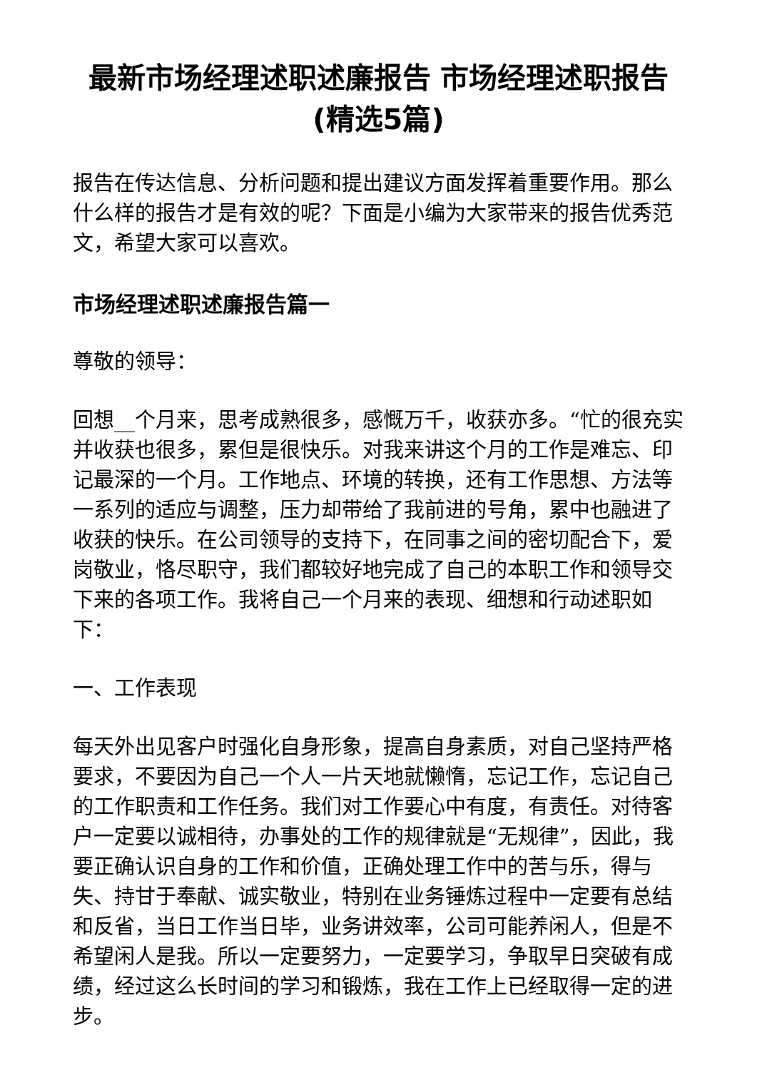最新市场经理述职述廉报告 市场经理述职报告(精选5篇)
报告在传达信息、分析问题和提出建议方面发挥着重要作用。那么什么样的报告才是有效的呢？下面是小编为大家带来的报告优秀范文，希望大家可以喜欢。
市场经理述职述廉报告篇一
尊敬的领导：
回想__个月来，思考成熟很多，感慨万千，收获亦多。“忙的很充实并收获也很多，累但是很快乐。对我来讲这个月的工作是难忘、印记最深的一个月。工作地点、环境的转换，还有工作思想、方法等一系列的适应与调整，压力却带给了我前进的号角，累中也融进了收获的快乐。在公司领导的支持下，在同事之间的密切配合下，爱岗敬业，恪尽职守，我们都较好地完成了自己的本职工作和领导交下来的各项工作。我将自己一个月来的表现、细想和行动述职如下：
一、工作表现
每天外出见客户时强化自身形象，提高自身素质，对自己坚持严格要求，不要因为自己一个人一片天地就懒惰，忘记工作，忘记自己的工作职责和工作任务。我们对工作要心中有度，有责任。对待客户一定要以诚相待，办事处的工作的规律就是“无规律”，因此，我要正确认识自身的工作和价值，正确处理工作中的苦与乐，得与失、持甘于奉献、诚实敬业，特别在业务锤炼过程中一定要有总结和反省，当日工作当日毕，业务讲效率，公司可能养闲人，但是不希望闲人是我。所以一定要努力，一定要学习，争取早日突破有成绩，经过这么长时间的学习和锻炼，我在工作上已经取得一定的进步。